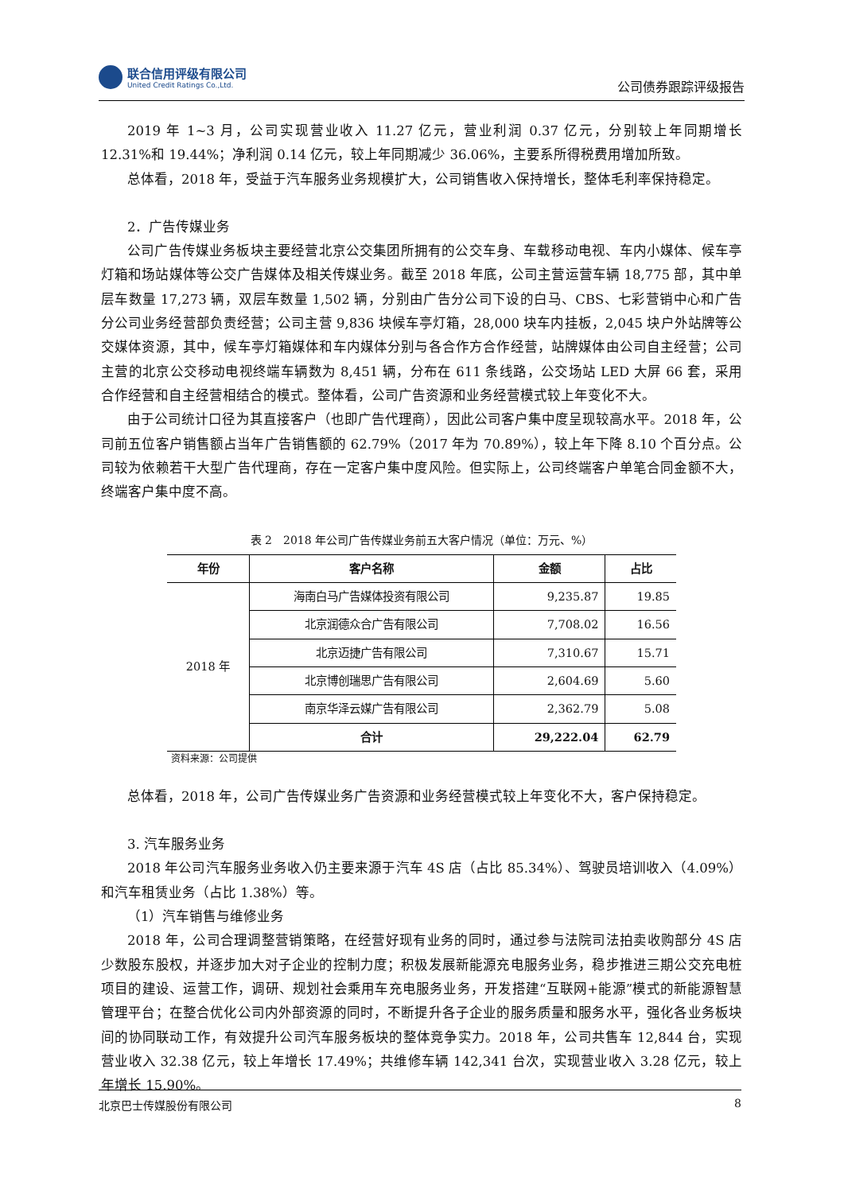联合信用评级有限公司
United Credit Ratings Co.,Ltd.
公司债券跟踪评级报告
2019 年 1~3 月，公司实现营业收入 11.27 亿元，营业利润 0.37 亿元，分别较上年同期增长 12.31%和 19.44%；净利润 0.14 亿元，较上年同期减少 36.06%，主要系所得税费用增加所致。
总体看，2018 年，受益于汽车服务业务规模扩大，公司销售收入保持增长，整体毛利率保持稳定。
2．广告传媒业务
公司广告传媒业务板块主要经营北京公交集团所拥有的公交车身、车载移动电视、车内小媒体、候车亭灯箱和场站媒体等公交广告媒体及相关传媒业务。截至 2018 年底，公司主营运营车辆 18,775 部，其中单层车数量 17,273 辆，双层车数量 1,502 辆，分别由广告分公司下设的白马、CBS、七彩营销中心和广告分公司业务经营部负责经营；公司主营 9,836 块候车亭灯箱，28,000 块车内挂板，2,045 块户外站牌等公交媒体资源，其中，候车亭灯箱媒体和车内媒体分别与各合作方合作经营，站牌媒体由公司自主经营；公司主营的北京公交移动电视终端车辆数为 8,451 辆，分布在 611 条线路，公交场站 LED 大屏 66 套，采用合作经营和自主经营相结合的模式。整体看，公司广告资源和业务经营模式较上年变化不大。
由于公司统计口径为其直接客户（也即广告代理商），因此公司客户集中度呈现较高水平。2018 年，公司前五位客户销售额占当年广告销售额的 62.79%（2017 年为 70.89%），较上年下降 8.10 个百分点。公司较为依赖若干大型广告代理商，存在一定客户集中度风险。但实际上，公司终端客户单笔合同金额不大，终端客户集中度不高。
表 2　2018 年公司广告传媒业务前五大客户情况（单位：万元、%）
| 年份 | 客户名称 | 金额 | 占比 |
| --- | --- | --- | --- |
| 2018 年 | 海南白马广告媒体投资有限公司 | 9,235.87 | 19.85 |
| | 北京润德众合广告有限公司 | 7,708.02 | 16.56 |
| | 北京迈捷广告有限公司 | 7,310.67 | 15.71 |
| | 北京博创瑞思广告有限公司 | 2,604.69 | 5.60 |
| | 南京华泽云媒广告有限公司 | 2,362.79 | 5.08 |
| | 合计 | 29,222.04 | 62.79 |
资料来源：公司提供
总体看，2018 年，公司广告传媒业务广告资源和业务经营模式较上年变化不大，客户保持稳定。
3. 汽车服务业务
2018 年公司汽车服务业务收入仍主要来源于汽车 4S 店（占比 85.34%）、驾驶员培训收入（4.09%）和汽车租赁业务（占比 1.38%）等。
（1）汽车销售与维修业务
2018 年，公司合理调整营销策略，在经营好现有业务的同时，通过参与法院司法拍卖收购部分 4S 店少数股东股权，并逐步加大对子企业的控制力度；积极发展新能源充电服务业务，稳步推进三期公交充电桩项目的建设、运营工作，调研、规划社会乘用车充电服务业务，开发搭建“互联网+能源”模式的新能源智慧管理平台；在整合优化公司内外部资源的同时，不断提升各子企业的服务质量和服务水平，强化各业务板块间的协同联动工作，有效提升公司汽车服务板块的整体竞争实力。2018 年，公司共售车 12,844 台，实现营业收入 32.38 亿元，较上年增长 17.49%；共维修车辆 142,341 台次，实现营业收入 3.28 亿元，较上年增长 15.90%。
北京巴士传媒股份有限公司 8